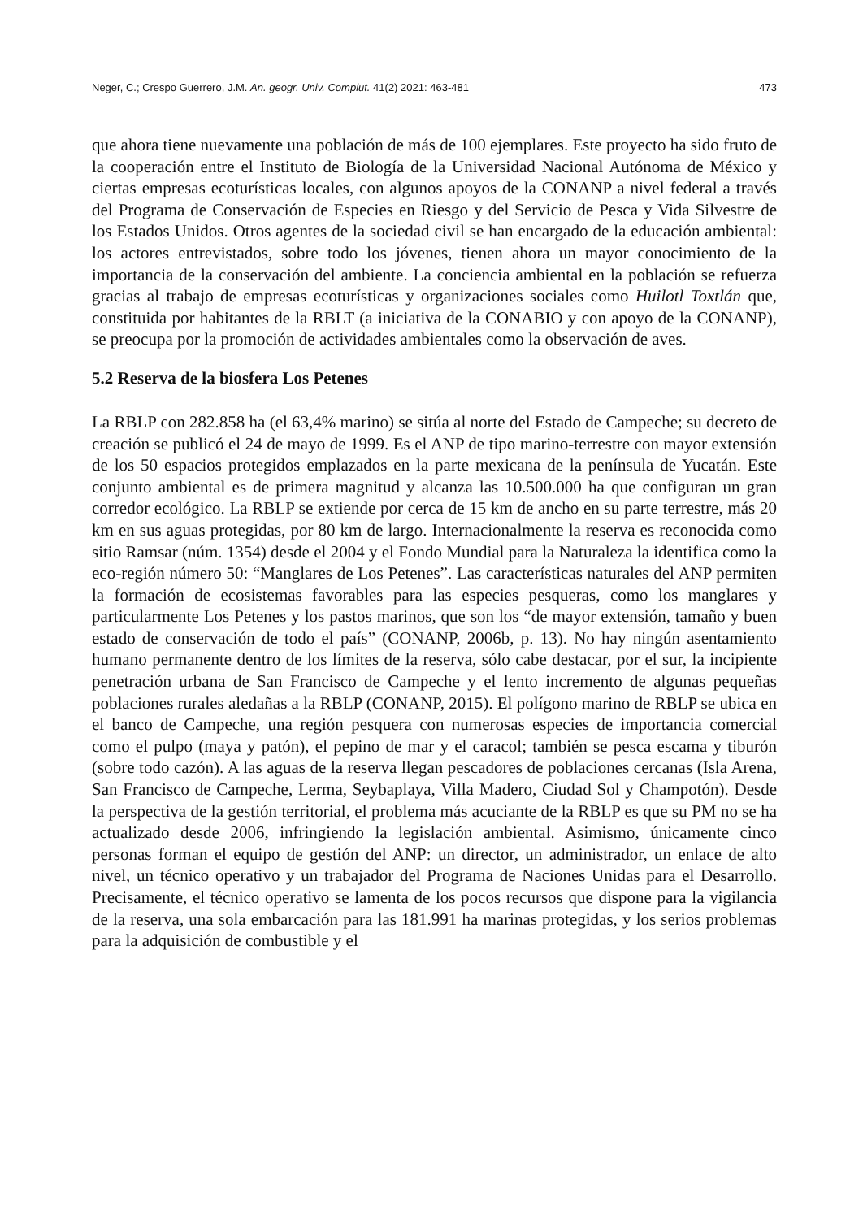Neger, C.; Crespo Guerrero, J.M. An. geogr. Univ. Complut. 41(2) 2021: 463-481 473
que ahora tiene nuevamente una población de más de 100 ejemplares. Este proyecto ha sido fruto de la cooperación entre el Instituto de Biología de la Universidad Nacional Autónoma de México y ciertas empresas ecoturísticas locales, con algunos apoyos de la CONANP a nivel federal a través del Programa de Conservación de Especies en Riesgo y del Servicio de Pesca y Vida Silvestre de los Estados Unidos. Otros agentes de la sociedad civil se han encargado de la educación ambiental: los actores entrevistados, sobre todo los jóvenes, tienen ahora un mayor conocimiento de la importancia de la conservación del ambiente. La conciencia ambiental en la población se refuerza gracias al trabajo de empresas ecoturísticas y organizaciones sociales como Huilotl Toxtlán que, constituida por habitantes de la RBLT (a iniciativa de la CONABIO y con apoyo de la CONANP), se preocupa por la promoción de actividades ambientales como la observación de aves.
5.2 Reserva de la biosfera Los Petenes
La RBLP con 282.858 ha (el 63,4% marino) se sitúa al norte del Estado de Campeche; su decreto de creación se publicó el 24 de mayo de 1999. Es el ANP de tipo marino-terrestre con mayor extensión de los 50 espacios protegidos emplazados en la parte mexicana de la península de Yucatán. Este conjunto ambiental es de primera magnitud y alcanza las 10.500.000 ha que configuran un gran corredor ecológico. La RBLP se extiende por cerca de 15 km de ancho en su parte terrestre, más 20 km en sus aguas protegidas, por 80 km de largo. Internacionalmente la reserva es reconocida como sitio Ramsar (núm. 1354) desde el 2004 y el Fondo Mundial para la Naturaleza la identifica como la eco-región número 50: “Manglares de Los Petenes”. Las características naturales del ANP permiten la formación de ecosistemas favorables para las especies pesqueras, como los manglares y particularmente Los Petenes y los pastos marinos, que son los “de mayor extensión, tamaño y buen estado de conservación de todo el país” (CONANP, 2006b, p. 13). No hay ningún asentamiento humano permanente dentro de los límites de la reserva, sólo cabe destacar, por el sur, la incipiente penetración urbana de San Francisco de Campeche y el lento incremento de algunas pequeñas poblaciones rurales aledañas a la RBLP (CONANP, 2015). El polígono marino de RBLP se ubica en el banco de Campeche, una región pesquera con numerosas especies de importancia comercial como el pulpo (maya y patón), el pepino de mar y el caracol; también se pesca escama y tiburón (sobre todo cazón). A las aguas de la reserva llegan pescadores de poblaciones cercanas (Isla Arena, San Francisco de Campeche, Lerma, Seybaplaya, Villa Madero, Ciudad Sol y Champotón). Desde la perspectiva de la gestión territorial, el problema más acuciante de la RBLP es que su PM no se ha actualizado desde 2006, infringiendo la legislación ambiental. Asimismo, únicamente cinco personas forman el equipo de gestión del ANP: un director, un administrador, un enlace de alto nivel, un técnico operativo y un trabajador del Programa de Naciones Unidas para el Desarrollo. Precisamente, el técnico operativo se lamenta de los pocos recursos que dispone para la vigilancia de la reserva, una sola embarcación para las 181.991 ha marinas protegidas, y los serios problemas para la adquisición de combustible y el